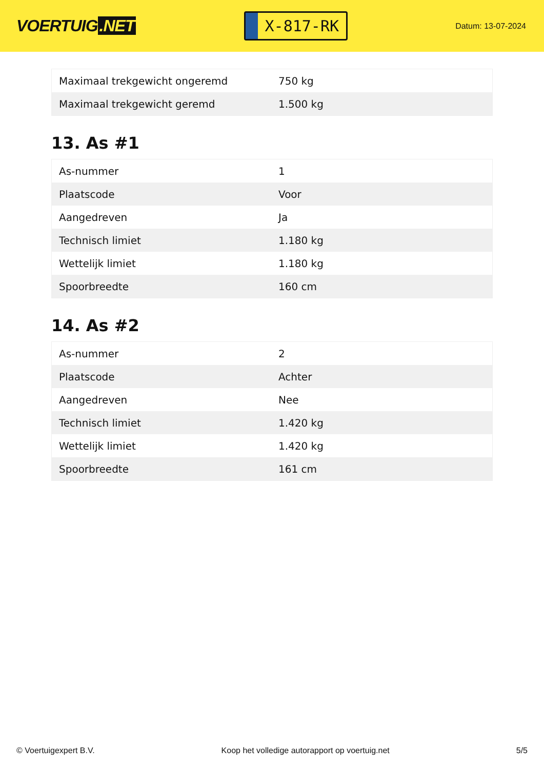VOERTUIG.NET
X-817-RK
Datum: 13-07-2024
| Maximaal trekgewicht ongeremd | 750 kg |
| Maximaal trekgewicht geremd | 1.500 kg |
13. As #1
| As-nummer | 1 |
| Plaatscode | Voor |
| Aangedreven | Ja |
| Technisch limiet | 1.180 kg |
| Wettelijk limiet | 1.180 kg |
| Spoorbreedte | 160 cm |
14. As #2
| As-nummer | 2 |
| Plaatscode | Achter |
| Aangedreven | Nee |
| Technisch limiet | 1.420 kg |
| Wettelijk limiet | 1.420 kg |
| Spoorbreedte | 161 cm |
© Voertuigexpert B.V. Koop het volledige autorapport op voertuig.net 5/5